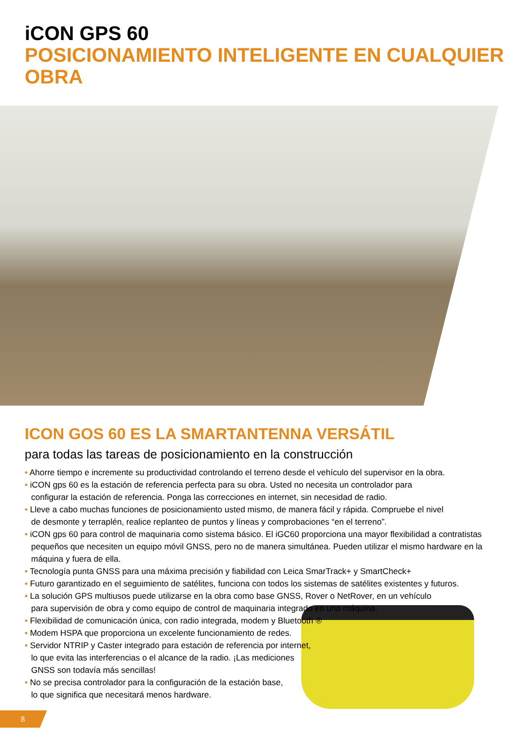iCON GPS 60
POSICIONAMIENTO INTELIGENTE EN CUALQUIER OBRA
ICON GOS 60 ES LA SMARTANTENNA VERSÁTIL
para todas las tareas de posicionamiento en la construcción
• Ahorre tiempo e incremente su productividad controlando el terreno desde el vehículo del supervisor en la obra.
• iCON gps 60 es la estación de referencia perfecta para su obra. Usted no necesita un controlador para
configurar la estación de referencia. Ponga las correcciones en internet, sin necesidad de radio.
• Lleve a cabo muchas funciones de posicionamiento usted mismo, de manera fácil y rápida. Compruebe el nivel
de desmonte y terraplén, realice replanteo de puntos y líneas y comprobaciones “en el terreno”.
• iCON gps 60 para control de maquinaria como sistema básico. El iGC60 proporciona una mayor flexibilidad a contratistas pequeños que necesiten un equipo móvil GNSS, pero no de manera simultánea. Pueden utilizar el mismo hardware en la máquina y fuera de ella.
• Tecnología punta GNSS para una máxima precisión y fiabilidad con Leica SmarTrack+ y SmartCheck+
• Futuro garantizado en el seguimiento de satélites, funciona con todos los sistemas de satélites existentes y futuros.
• La solución GPS multiusos puede utilizarse en la obra como base GNSS, Rover o NetRover, en un vehículo
para supervisión de obra y como equipo de control de maquinaria integrado en una máquina.
• Flexibilidad de comunicación única, con radio integrada, modem y Bluetooth ®
• Modem HSPA que proporciona un excelente funcionamiento de redes.
• Servidor NTRIP y Caster integrado para estación de referencia por internet,
lo que evita las interferencias o el alcance de la radio. ¡Las mediciones
GNSS son todavía más sencillas!
• No se precisa controlador para la configuración de la estación base,
lo que significa que necesitará menos hardware.
8